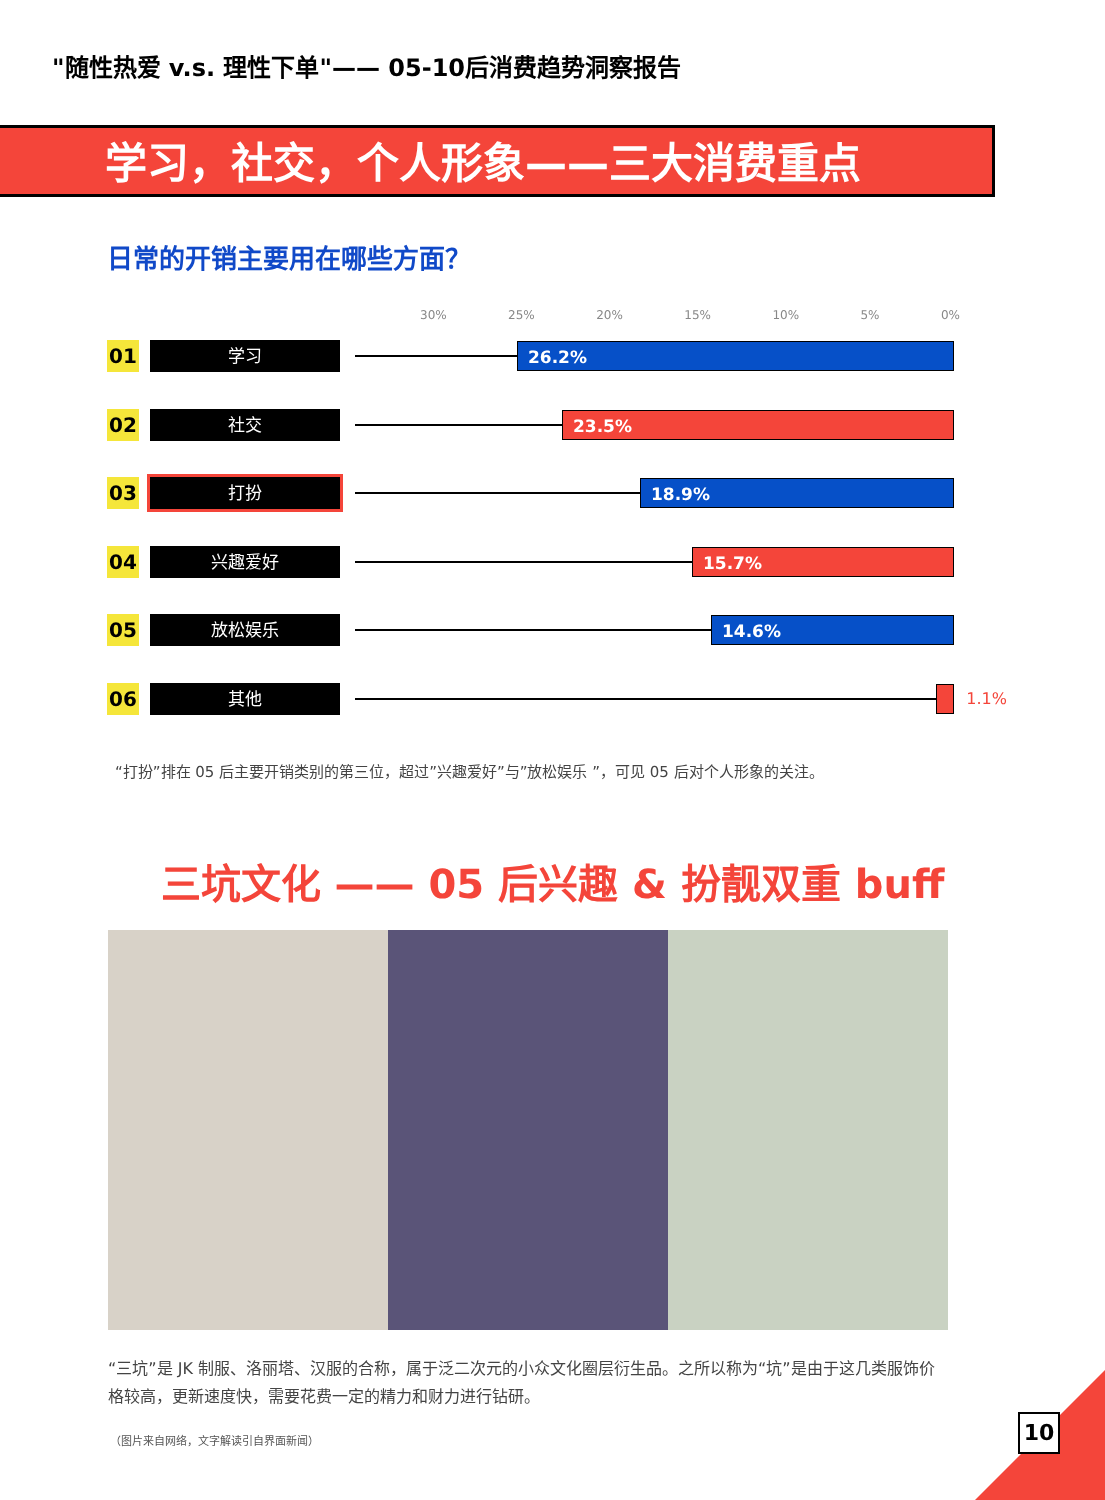"随性热爱 v.s. 理性下单"—— 05-10后消费趋势洞察报告
学习，社交，个人形象——三大消费重点
日常的开销主要用在哪些方面？
30% 25% 20% 15% 10% 5% 0%
01
学习
26.2%
02
社交
23.5%
03
打扮
18.9%
04
兴趣爱好
15.7%
05
放松娱乐
14.6%
06
其他
1.1%
“打扮”排在 05 后主要开销类别的第三位，超过”兴趣爱好”与”放松娱乐 ”，可见 05 后对个人形象的关注。
三坑文化 —— 05 后兴趣 & 扮靓双重 buff
“三坑”是 JK 制服、洛丽塔、汉服的合称，属于泛二次元的小众文化圈层衍生品。之所以称为“坑”是由于这几类服饰价格较高，更新速度快，需要花费一定的精力和财力进行钻研。
（图片来自网络，文字解读引自界面新闻）
10